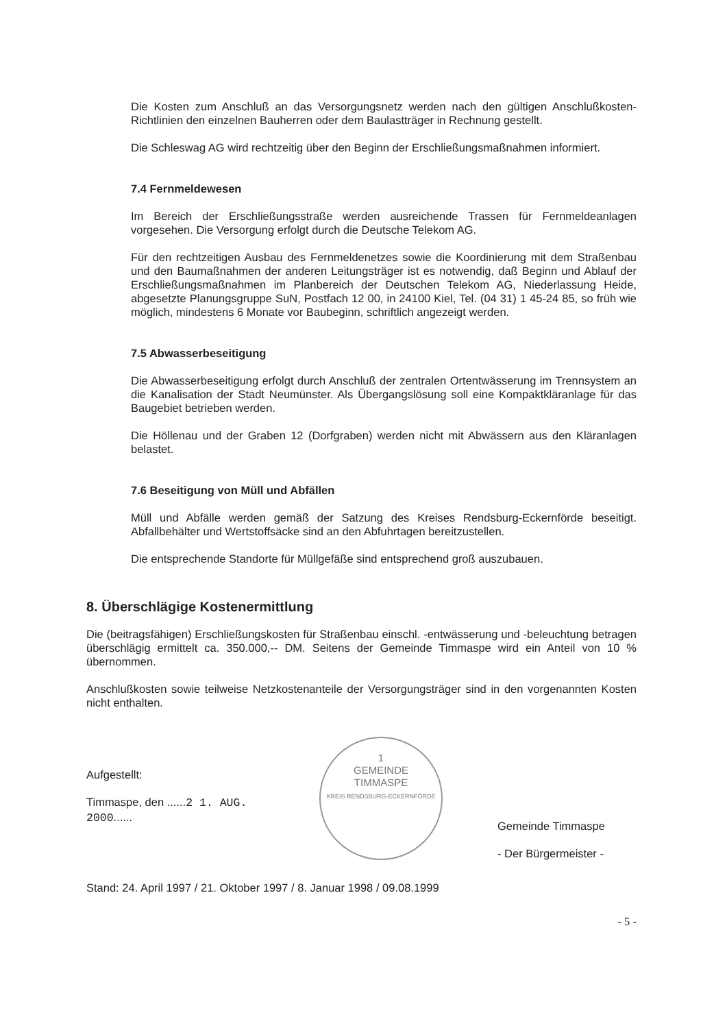Die Kosten zum Anschluß an das Versorgungsnetz werden nach den gültigen Anschlußkosten-Richtlinien den einzelnen Bauherren oder dem Baulastträger in Rechnung gestellt.
Die Schleswag AG wird rechtzeitig über den Beginn der Erschließungsmaßnahmen informiert.
7.4 Fernmeldewesen
Im Bereich der Erschließungsstraße werden ausreichende Trassen für Fernmeldeanlagen vorgesehen. Die Versorgung erfolgt durch die Deutsche Telekom AG.
Für den rechtzeitigen Ausbau des Fernmeldenetzes sowie die Koordinierung mit dem Straßenbau und den Baumaßnahmen der anderen Leitungsträger ist es notwendig, daß Beginn und Ablauf der Erschließungsmaßnahmen im Planbereich der Deutschen Telekom AG, Niederlassung Heide, abgesetzte Planungsgruppe SuN, Postfach 12 00, in 24100 Kiel, Tel. (04 31) 1 45-24 85, so früh wie möglich, mindestens 6 Monate vor Baubeginn, schriftlich angezeigt werden.
7.5 Abwasserbeseitigung
Die Abwasserbeseitigung erfolgt durch Anschluß der zentralen Ortentwässerung im Trennsystem an die Kanalisation der Stadt Neumünster. Als Übergangslösung soll eine Kompaktkläranlage für das Baugebiet betrieben werden.
Die Höllenau und der Graben 12 (Dorfgraben) werden nicht mit Abwässern aus den Kläranlagen belastet.
7.6 Beseitigung von Müll und Abfällen
Müll und Abfälle werden gemäß der Satzung des Kreises Rendsburg-Eckernförde beseitigt. Abfallbehälter und Wertstoffsäcke sind an den Abfuhrtagen bereitzustellen.
Die entsprechende Standorte für Müllgefäße sind entsprechend groß auszubauen.
8. Überschlägige Kostenermittlung
Die (beitragsfähigen) Erschließungskosten für Straßenbau einschl. -entwässerung und -beleuchtung betragen überschlägig ermittelt ca. 350.000,-- DM. Seitens der Gemeinde Timmaspe wird ein Anteil von 10 % übernommen.
Anschlußkosten sowie teilweise Netzkostenanteile der Versorgungsträger sind in den vorgenannten Kosten nicht enthalten.
Aufgestellt:
Timmaspe, den ......2 1. AUG. 2000......
1
GEMEINDE
TIMMASPE
KREIS RENDSBURG-ECKERNFÖRDE
Gemeinde Timmaspe
- Der Bürgermeister -
Stand: 24. April 1997 / 21. Oktober 1997 / 8. Januar 1998 / 09.08.1999 - 5 -